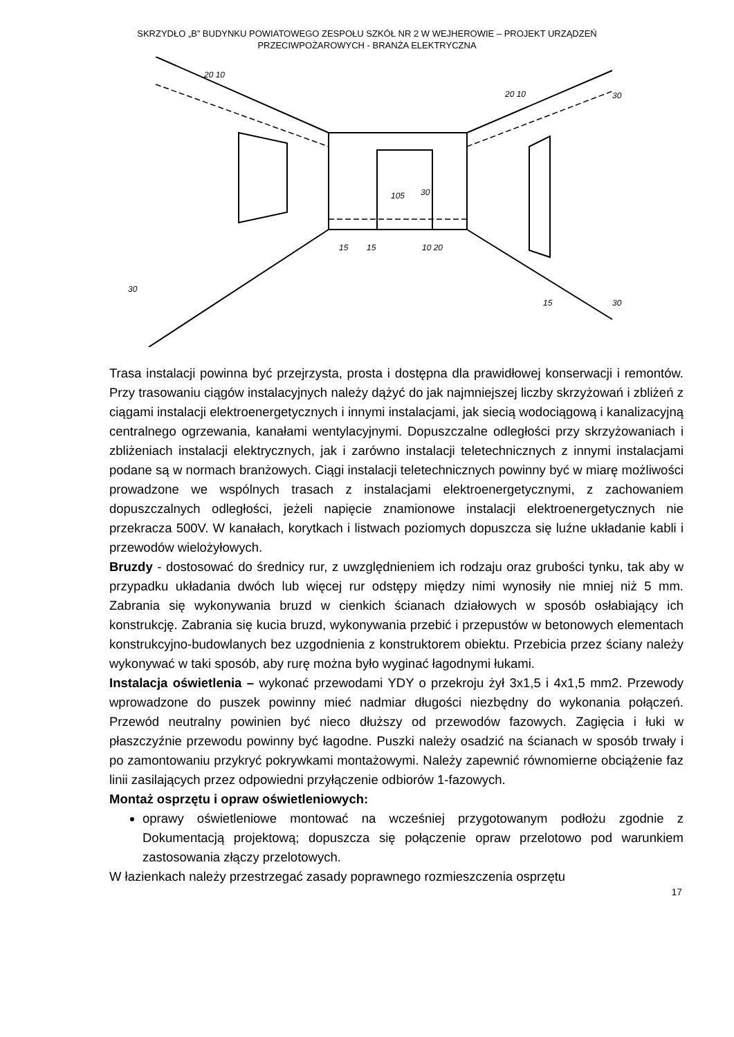SKRZYDŁO „B” BUDYNKU POWIATOWEGO ZESPOŁU SZKÓŁ NR 2 W WEJHEROWIE – PROJEKT URZĄDZEŃ
PRZECIWPOŻAROWYCH - BRANŻA ELEKTRYCZNA
20 10
20 10
10 20
15
15
30
30
30
30
15
105
Trasa instalacji powinna być przejrzysta, prosta i dostępna dla prawidłowej konserwacji i remontów. Przy trasowaniu ciągów instalacyjnych należy dążyć do jak najmniejszej liczby skrzyżowań i zbliżeń z ciągami instalacji elektroenergetycznych i innymi instalacjami, jak siecią wodociągową i kanalizacyjną centralnego ogrzewania, kanałami wentylacyjnymi. Dopuszczalne odległości przy skrzyżowaniach i zbliżeniach instalacji elektrycznych, jak i zarówno instalacji teletechnicznych z innymi instalacjami podane są w normach branżowych. Ciągi instalacji teletechnicznych powinny być w miarę możliwości prowadzone we wspólnych trasach z instalacjami elektroenergetycznymi, z zachowaniem dopuszczalnych odległości, jeżeli napięcie znamionowe instalacji elektroenergetycznych nie przekracza 500V. W kanałach, korytkach i listwach poziomych dopuszcza się luźne układanie kabli i przewodów wielożyłowych.
Bruzdy - dostosować do średnicy rur, z uwzględnieniem ich rodzaju oraz grubości tynku, tak aby w przypadku układania dwóch lub więcej rur odstępy między nimi wynosiły nie mniej niż 5 mm. Zabrania się wykonywania bruzd w cienkich ścianach działowych w sposób osłabiający ich konstrukcję. Zabrania się kucia bruzd, wykonywania przebić i przepustów w betonowych elementach konstrukcyjno-budowlanych bez uzgodnienia z konstruktorem obiektu. Przebicia przez ściany należy wykonywać w taki sposób, aby rurę można było wyginać łagodnymi łukami.
Instalacja oświetlenia – wykonać przewodami YDY o przekroju żył 3x1,5 i 4x1,5 mm2. Przewody wprowadzone do puszek powinny mieć nadmiar długości niezbędny do wykonania połączeń. Przewód neutralny powinien być nieco dłuższy od przewodów fazowych. Zagięcia i łuki w płaszczyźnie przewodu powinny być łagodne. Puszki należy osadzić na ścianach w sposób trwały i po zamontowaniu przykryć pokrywkami montażowymi. Należy zapewnić równomierne obciążenie faz linii zasilających przez odpowiedni przyłączenie odbiorów 1-fazowych.
Montaż osprzętu i opraw oświetleniowych:
oprawy oświetleniowe montować na wcześniej przygotowanym podłożu zgodnie z Dokumentacją projektową; dopuszcza się połączenie opraw przelotowo pod warunkiem zastosowania złączy przelotowych.
W łazienkach należy przestrzegać zasady poprawnego rozmieszczenia osprzętu
17